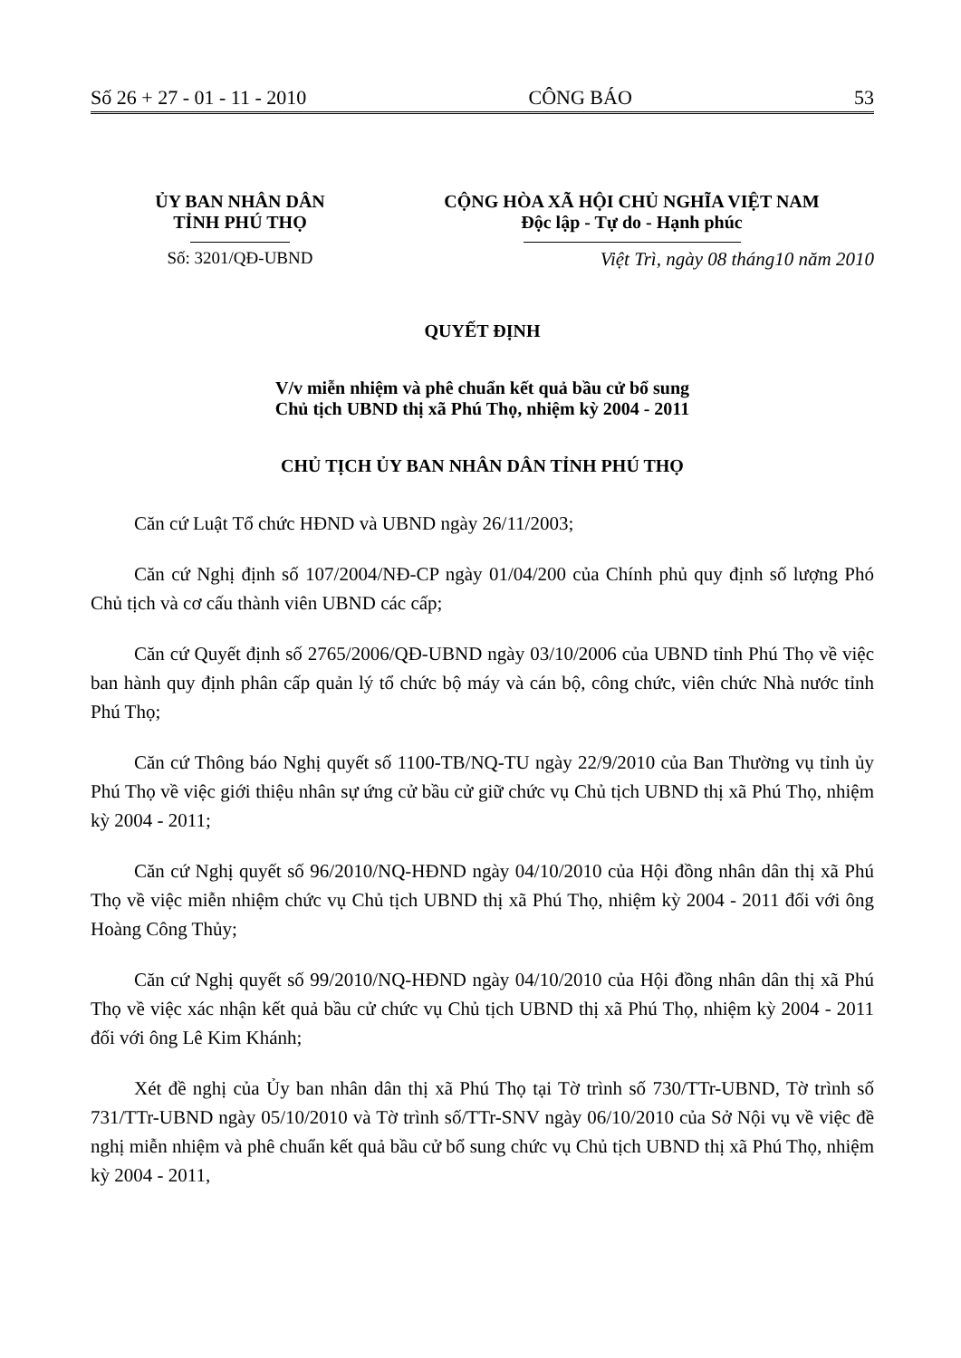Số 26 + 27 - 01 - 11 - 2010 CÔNG BÁO 53
ỦY BAN NHÂN DÂN
TỈNH PHÚ THỌ
Số: 3201/QĐ-UBND
CỘNG HÒA XÃ HỘI CHỦ NGHĨA VIỆT NAM
Độc lập - Tự do - Hạnh phúc
Việt Trì, ngày 08 tháng10 năm 2010
QUYẾT ĐỊNH
V/v miễn nhiệm và phê chuẩn kết quả bầu cử bổ sung
Chủ tịch UBND thị xã Phú Thọ, nhiệm kỳ 2004 - 2011
CHỦ TỊCH ỦY BAN NHÂN DÂN TỈNH PHÚ THỌ
Căn cứ Luật Tổ chức HĐND và UBND ngày 26/11/2003;
Căn cứ Nghị định số 107/2004/NĐ-CP ngày 01/04/200 của Chính phủ quy định số lượng Phó Chủ tịch và cơ cấu thành viên UBND các cấp;
Căn cứ Quyết định số 2765/2006/QĐ-UBND ngày 03/10/2006 của UBND tỉnh Phú Thọ về việc ban hành quy định phân cấp quản lý tổ chức bộ máy và cán bộ, công chức, viên chức Nhà nước tỉnh Phú Thọ;
Căn cứ Thông báo Nghị quyết số 1100-TB/NQ-TU ngày 22/9/2010 của Ban Thường vụ tỉnh ủy Phú Thọ về việc giới thiệu nhân sự ứng cử bầu cử giữ chức vụ Chủ tịch UBND thị xã Phú Thọ, nhiệm kỳ 2004 - 2011;
Căn cứ Nghị quyết số 96/2010/NQ-HĐND ngày 04/10/2010 của Hội đồng nhân dân thị xã Phú Thọ về việc miễn nhiệm chức vụ Chủ tịch UBND thị xã Phú Thọ, nhiệm kỳ 2004 - 2011 đối với ông Hoàng Công Thủy;
Căn cứ Nghị quyết số 99/2010/NQ-HĐND ngày 04/10/2010 của Hội đồng nhân dân thị xã Phú Thọ về việc xác nhận kết quả bầu cử chức vụ Chủ tịch UBND thị xã Phú Thọ, nhiệm kỳ 2004 - 2011 đối với ông Lê Kim Khánh;
Xét đề nghị của Ủy ban nhân dân thị xã Phú Thọ tại Tờ trình số 730/TTr-UBND, Tờ trình số 731/TTr-UBND ngày 05/10/2010 và Tờ trình số/TTr-SNV ngày 06/10/2010 của Sở Nội vụ về việc đề nghị miễn nhiệm và phê chuẩn kết quả bầu cử bổ sung chức vụ Chủ tịch UBND thị xã Phú Thọ, nhiệm kỳ 2004 - 2011,